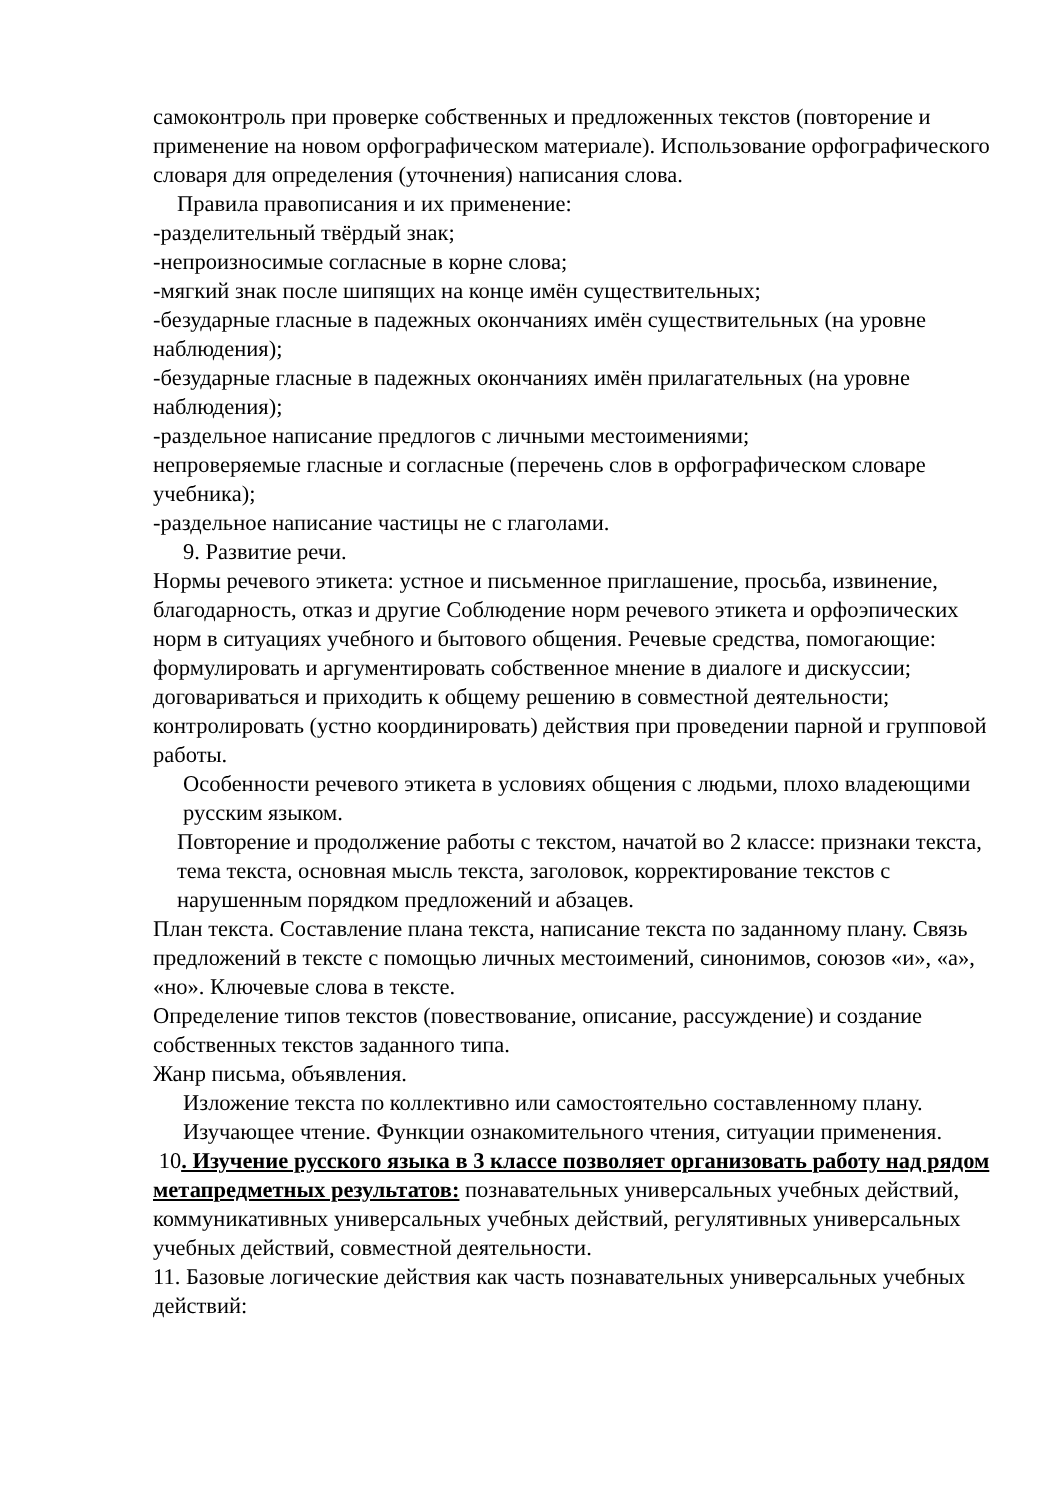самоконтроль при проверке собственных и предложенных текстов (повторение и применение на новом орфографическом материале). Использование орфографического словаря для определения (уточнения) написания слова.
Правила правописания и их применение:
-разделительный твёрдый знак;
-непроизносимые согласные в корне слова;
-мягкий знак после шипящих на конце имён существительных;
-безударные гласные в падежных окончаниях имён существительных (на уровне наблюдения);
-безударные гласные в падежных окончаниях имён прилагательных (на уровне наблюдения);
-раздельное написание предлогов с личными местоимениями;
непроверяемые гласные и согласные (перечень слов в орфографическом словаре учебника);
-раздельное написание частицы не с глаголами.
9. Развитие речи.
Нормы речевого этикета: устное и письменное приглашение, просьба, извинение, благодарность, отказ и другие Соблюдение норм речевого этикета и орфоэпических норм в ситуациях учебного и бытового общения. Речевые средства, помогающие: формулировать и аргументировать собственное мнение в диалоге и дискуссии; договариваться и приходить к общему решению в совместной деятельности; контролировать (устно координировать) действия при проведении парной и групповой работы.
Особенности речевого этикета в условиях общения с людьми, плохо владеющими русским языком.
Повторение и продолжение работы с текстом, начатой во 2 классе: признаки текста, тема текста, основная мысль текста, заголовок, корректирование текстов с нарушенным порядком предложений и абзацев.
План текста. Составление плана текста, написание текста по заданному плану. Связь предложений в тексте с помощью личных местоимений, синонимов, союзов «и», «а», «но». Ключевые слова в тексте.
Определение типов текстов (повествование, описание, рассуждение) и создание собственных текстов заданного типа.
Жанр письма, объявления.
Изложение текста по коллективно или самостоятельно составленному плану.
Изучающее чтение. Функции ознакомительного чтения, ситуации применения.
10. Изучение русского языка в 3 классе позволяет организовать работу над рядом метапредметных результатов: познавательных универсальных учебных действий, коммуникативных универсальных учебных действий, регулятивных универсальных учебных действий, совместной деятельности.
11. Базовые логические действия как часть познавательных универсальных учебных действий: